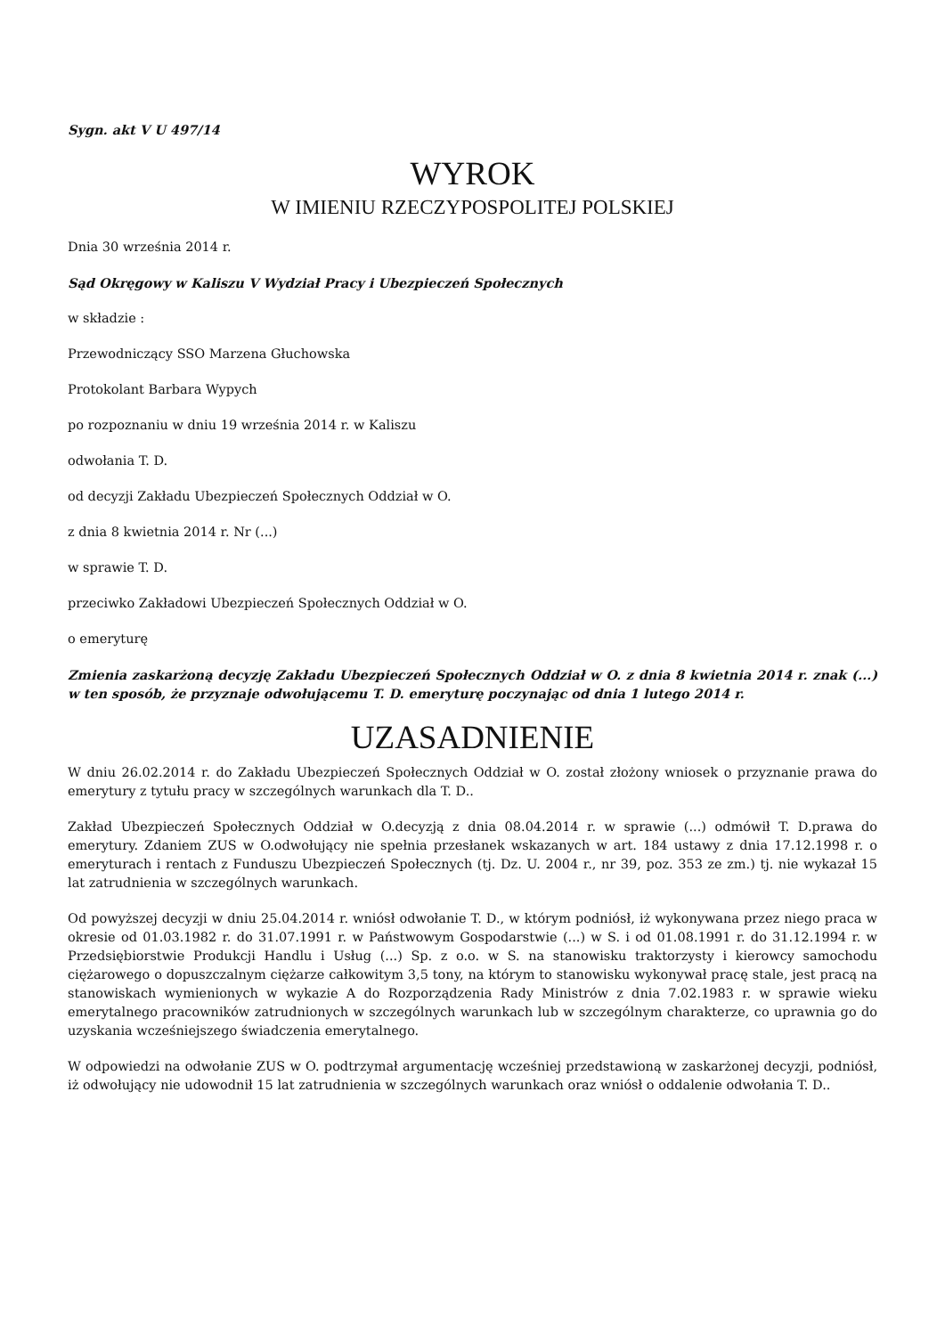Sygn. akt V U 497/14
WYROK
W IMIENIU RZECZYPOSPOLITEJ POLSKIEJ
Dnia 30 września 2014 r.
Sąd Okręgowy w Kaliszu V Wydział Pracy i Ubezpieczeń Społecznych
w składzie :
Przewodniczący SSO Marzena Głuchowska
Protokolant Barbara Wypych
po rozpoznaniu w dniu 19 września 2014 r. w Kaliszu
odwołania T. D.
od decyzji Zakładu Ubezpieczeń Społecznych Oddział w O.
z dnia 8 kwietnia 2014 r. Nr (...)
w sprawie T. D.
przeciwko Zakładowi Ubezpieczeń Społecznych Oddział w O.
o emeryturę
Zmienia zaskarżoną decyzję Zakładu Ubezpieczeń Społecznych Oddział w O. z dnia 8 kwietnia 2014 r. znak (...) w ten sposób, że przyznaje odwołującemu T. D. emeryturę poczynając od dnia 1 lutego 2014 r.
UZASADNIENIE
W dniu 26.02.2014 r. do Zakładu Ubezpieczeń Społecznych Oddział w O. został złożony wniosek o przyznanie prawa do emerytury z tytułu pracy w szczególnych warunkach dla T. D..
Zakład Ubezpieczeń Społecznych Oddział w O.decyzją z dnia 08.04.2014 r. w sprawie (...) odmówił T. D.prawa do emerytury. Zdaniem ZUS w O.odwołujący nie spełnia przesłanek wskazanych w art. 184 ustawy z dnia 17.12.1998 r. o emeryturach i rentach z Funduszu Ubezpieczeń Społecznych (tj. Dz. U. 2004 r., nr 39, poz. 353 ze zm.) tj. nie wykazał 15 lat zatrudnienia w szczególnych warunkach.
Od powyższej decyzji w dniu 25.04.2014 r. wniósł odwołanie T. D., w którym podniósł, iż wykonywana przez niego praca w okresie od 01.03.1982 r. do 31.07.1991 r. w Państwowym Gospodarstwie (...) w S. i od 01.08.1991 r. do 31.12.1994 r. w Przedsiębiorstwie Produkcji Handlu i Usług (...) Sp. z o.o. w S. na stanowisku traktorzysty i kierowcy samochodu ciężarowego o dopuszczalnym ciężarze całkowitym 3,5 tony, na którym to stanowisku wykonywał pracę stale, jest pracą na stanowiskach wymienionych w wykazie A do Rozporządzenia Rady Ministrów z dnia 7.02.1983 r. w sprawie wieku emerytalnego pracowników zatrudnionych w szczególnych warunkach lub w szczególnym charakterze, co uprawnia go do uzyskania wcześniejszego świadczenia emerytalnego.
W odpowiedzi na odwołanie ZUS w O. podtrzymał argumentację wcześniej przedstawioną w zaskarżonej decyzji, podniósł, iż odwołujący nie udowodnił 15 lat zatrudnienia w szczególnych warunkach oraz wniósł o oddalenie odwołania T. D..